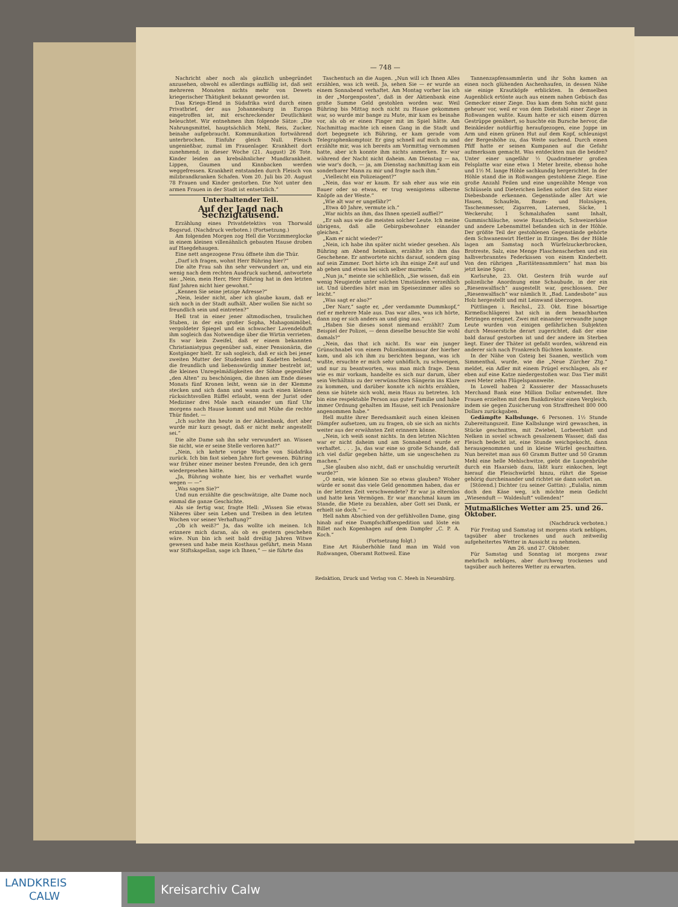— 748 —
Nachricht aber noch als gänzlich unbegründet anzusehen, obwohl es allerdings auffällig ist, daß seit mehreren Monaten nichts mehr von Dewets kriegerischer Thätigkeit bekannt geworden ist.
Das Kriegs-Elend in Südafrika wird durch einen Privatbrief, der aus Johannesburg in Europa eingetroffen ist, mit erschreckender Deutlichkeit beleuchtet. Wir entnehmen ihm folgende Sätze: „Die Nahrungsmittel, hauptsächlich Mehl, Reis, Zucker, beinahe aufgebraucht. Kommunikation fortwährend unterbrochen. Einfuhr gleich Null. Fleisch ungenießbar, zumal im Frauenlager. Krankheit dort zunehmend; in dieser Woche (21. August) 26 Tote. Kinder leiden an krebsähnlicher Mundkrankheit. Lippen, Gaumen und Kinnbacken werden weggefressen. Krankheit entstanden durch Fleisch von milzbrandkranken Schafen. Vom 20. Juli bis 20. August 78 Frauen und Kinder gestorben. Die Not unter den armen Frauen in der Stadt ist entsetzlich.“
Unterhaltender Teil.
Auf der Jagd nach Sechzigtausend.
Erzählung eines Privatdetektivs von Thorwald Bogsrud. (Nachdruck verboten.) (Fortsetzung.)
Am folgenden Morgen zog Hell die Vorzimmerglocke in einem kleinen villenähnlich gebauten Hause droben auf Haegdehaugen.
Eine nett angezogene Frau öffnete ihm die Thür.
„Darf ich fragen, wohnt Herr Bühring hier?“
Die alte Frau sah ihn sehr verwundert an, und ein wenig nach dem rechten Ausdruck suchend, antwortete sie: „Nein, mein Herr, Herr Bühring hat in den letzten fünf Jahren nicht hier gewohnt.“
„Kennen Sie seine jetzige Adresse?“
„Nein, leider nicht, aber ich glaube kaum, daß er sich noch in der Stadt aufhält. Aber wollen Sie nicht so freundlich sein und eintreten?“
Hell trat in einer jener altmodischen, traulichen Stuben, in der ein großer Sopha, Mahagonimöbel, vergoldeter Spiegel und ein schwacher Lavendelduft ihm sogleich das Notwendige über die Wirtin verrieten. Es war kein Zweifel, daß er einem bekannten Christianiatypus gegenüber saß, einer Pensionärin, die Kostgänger hielt. Er sah sogleich, daß er sich bei jener zweiten Mutter der Studenten und Kadetten befand, die freundlich und liebenswürdig immer bestrebt ist, die kleinen Unregelmäßigkeiten der Söhne gegenüber „den Alten“ zu beschönigen, die ihnen am Ende dieses Monats fünf Kronen leiht, wenn sie in der Klemme stecken und sich dann und wann auch einen kleinen rücksichtsvollen Rüffel erlaubt, wenn der Jurist oder Mediziner drei Male nach einander um fünf Uhr morgens nach Hause kommt und mit Mühe die rechte Thür findet. —
„Ich suchte ihn heute in der Aktienbank, dort aber wurde mir kurz gesagt, daß er nicht mehr angestellt sei.“
Die alte Dame sah ihn sehr verwundert an. Wissen Sie nicht, wie er seine Stelle verloren hat?“
„Nein, ich kehrte vorige Woche von Südafrika zurück. Ich bin fast sieben Jahre fort gewesen. Bühring war früher einer meiner besten Freunde, den ich gern wiedergesehen hätte.
„Ja, Bühring wohnte hier, bis er verhaftet wurde wegen — —“
„Was sagen Sie?“
Und nun erzählte die geschwätzige, alte Dame noch einmal die ganze Geschichte.
Als sie fertig war, fragte Hell: „Wissen Sie etwas Näheres über sein Leben und Treiben in den letzten Wochen vor seiner Verhaftung?“
„Ob ich weiß?“ Ja, das wollte ich meinen. Ich erinnere mich daran, als ob es gestern geschehen wäre. Nun bin ich seit bald dreißig Jahren Witwe gewesen und habe mein Kosthaus geführt, mein Mann war Stiftskapellan, sage ich Ihnen,“ — sie führte das
Taschentuch an die Augen. „Nun will ich Ihnen Alles erzählen, was ich weiß. Ja, sehen Sie — er wurde an einem Sonnabend verhaftet. Am Montag vorher las ich in der „Morgenposten“, daß in der Aktienbank eine große Summe Geld gestohlen worden war. Weil Bühring bis Mittag noch nicht zu Hause gekommen war, so wurde mir bange zu Mute, mir kam es beinahe vor, als ob er einen Finger mit im Spiel hätte. Am Nachmittag machte ich einen Gang in die Stadt und dort begegnete ich Bühring, er kam gerade vom Telegraphenkomptoir. Er ging schnell auf mich zu und erzählte mir, was ich bereits am Vormittag vernommen hatte, aber ich konnte ihm nichts anmerken. Er war während der Nacht nicht daheim. Am Dienstag — na, wie war's doch, — ja, am Dienstag nachmittag kam ein sonderbarer Mann zu mir und fragte nach ihm.“
„Vielleicht ein Polizeiagent?“
„Nein, das war er kaum. Er sah eher aus wie ein Bauer oder so etwas, er trug wenigstens silberne Knöpfe an der Weste.“
„Wie alt war er ungefähr?“
„Etwa 40 Jahre, vermute ich.“
„War nichts an ihm, das Ihnen speziell auffiel?“
„Er sah aus wie die meisten solcher Leute. Ich meine übrigens, daß alle Gebirgsbewohner einander gleichen.“
„Kam er nicht wieder?“
„Nein, ich habe ihn später nicht wieder gesehen. Als Bühring am Abend heimkam, erzählte ich ihm das Geschehene. Er antwortete nichts darauf, sondern ging auf sein Zimmer. Dort hörte ich ihn einige Zeit auf und ab gehen und etwas bei sich selber murmeln.“
„Nun ja,“ meinte sie schließlich, „Sie wissen, daß ein wenig Neugierde unter solchen Umständen verzeihlich ist. Und überdies hört man im Speisezimmer alles so leicht.“
„Was sagt er also?“
„Der Narr,“ sagte er, „der verdammte Dummkopf,“ rief er mehrere Male aus. Das war alles, was ich hörte, dann zog er sich anders an und ging aus.“
„Haben Sie dieses sonst niemand erzählt? Zum Beispiel der Polizei, — denn dieselbe besuchte Sie wohl damals?“
„Nein, das that ich nicht. Es war ein junger Grünschnabel von einem Polizeikommissar der hierher kam, und als ich ihm zu berichten begann, was ich wußte, ersuchte er mich sehr unhöflich, zu schweigen, und nur zu beantworten, was man mich frage. Denn wie es mir vorkam, handelte es sich nur darum, über sein Verhältnis zu der verwünschten Sängerin ins Klare zu kommen, und darüber konnte ich nichts erzählen, denn sie hütete sich wohl, mein Haus zu betreten. Ich bin eine respektable Person aus guter Familie und habe immer Ordnung gehalten im Hause, seit ich Pensionäre angenommen habe.“
Hell mußte ihrer Beredsamkeit auch einen kleinen Dämpfer aufsetzen, um zu fragen, ob sie sich an nichts weiter aus der erwähnten Zeit erinnern könne.
„Nein, ich weiß sonst nichts. In den letzten Nächten war er nicht daheim und am Sonnabend wurde er verhaftet. . . . Ja, das war eine so große Schande, daß ich viel dafür gegeben hätte, um sie ungeschehen zu machen.“
„Sie glauben also nicht, daß er unschuldig verurteilt wurde?“
„O nein, wie können Sie so etwas glauben? Woher würde er sonst das viele Geld genommen haben, das er in der letzten Zeit verschwendete? Er war ja elternlos und hatte kein Vermögen. Er war manchmal kaum im Stande, die Miete zu bezahlen, aber Gott sei Dank, er erhielt sie doch.“ —
Hell nahm Abschied von der gefühlvollen Dame, ging hinab auf eine Dampfschiffsexpedition und löste ein Billet nach Kopenhagen auf dem Dampfer „C. P. A. Koch.“
(Fortsetzung folgt.)
Eine Art Räuberhöhle fand man im Wald von Roßwangen, Oberamt Rottweil. Eine
Tannenzapfensammlerin und ihr Sohn kamen an einen noch glühenden Aschenhaufen, in dessen Nähe sie einige Krautköpfe erblickten. In demselben Augenblick ertönte auch aus einem nahen Gebüsch das Gemecker einer Ziege. Das kam dem Sohn nicht ganz geheuer vor, weil er von dem Diebstahl einer Ziege in Roßwangen wußte. Kaum hatte er sich einem dürren Gestrüppe genähert, so huschte ein Bursche hervor, die Beinkleider notdürftig heraufgezogen, eine Joppe im Arm und einen grünen Hut auf dem Kopf, schleunigst der Bergeshöhe zu, das Weite suchend. Durch einen Pfiff hatte er seinen Kumpanen auf die Gefahr aufmerksam gemacht. Was entdeckten nun die beiden? Unter einer ungefähr ½ Quadratmeter großen Felsplatte war eine etwa 1 Meter breite, ebenso hohe und 1½ M. lange Höhle sachkundig hergerichtet. In der Höhle stand die in Roßwangen gestohlene Ziege. Eine große Anzahl Feilen und eine ungezählte Menge von Schlüsseln und Dieterichen ließen sofort den Sitz einer Diebesbande erkennen. Gegenstände aller Art wie Hauen, Schaufeln, Baum- und Holzsägen, Taschenmesser, Zigarren, Laternen, Säcke, 1 Weckeruhr, 1 Schmalzhafen samt Inhalt, Gummischläuche, sowie Rauchfleisch, Schweizerkäse und andere Lebensmittel befanden sich in der Höhle. Der größte Teil der gestohlenen Gegenstände gehörte dem Schwanenwirt Hettler in Erzingen. Bei der Höhle lagen am Samstag noch Würfelzuckerbrocken, Brotreste, Salz, eine Menge Flaschenscherben und ein halbverbranntes Federkissen von einem Kinderbett. Von den rührigen „Raritätensammlern“ hat man bis jetzt keine Spur.
Karlsruhe, 23. Okt. Gestern früh wurde auf polizeiliche Anordnung eine Schaubude, in der ein „Riesenwalfisch“ ausgestellt war, geschlossen. Der „Riesenwalfisch“ war nämlich lt. „Bad. Landesbote“ aus Holz hergestellt und mit Leinwand überzogen.
Püttlingen i. Reichsl., 23. Okt. Eine bösartige Kirmeßschlägerei hat sich in dem benachbarten Betringen ereignet. Zwei mit einander verwandte junge Leute wurden von einigen gefährlichen Subjekten durch Messerstiche derart zugerichtet, daß der eine bald darauf gestorben ist und der andere im Sterben liegt. Einer der Thäter ist gefaßt worden, während ein anderer sich nach Frankreich flüchten konnte.
In der Nähe von Gsteig bei Saanen, westlich vom Simmenthal, wurde, wie die „Neue Zürcher Ztg.“ meldet, ein Adler mit einem Prügel erschlagen, als er eben auf eine Katze niedergestoßen war. Das Tier mißt zwei Meter zehn Flügelspannweite.
In Lowell haben 2 Kassierer der Massachusets Merchand Bank eine Million Dollar entwendet. Ihre Frauen erzielten mit dem Bankdirektor einen Vergleich, indem sie gegen Zusicherung von Straffreiheit 800 000 Dollars zurückgaben.
Gedämpfte Kalbslunge. 6 Personen. 1½ Stunde Zubereitungszeit. Eine Kalbslunge wird gewaschen, in Stücke geschnitten, mit Zwiebel, Lorbeerblatt und Nelken in soviel schwach gesalzenem Wasser, daß das Fleisch bedeckt ist, eine Stunde weichgekocht, dann herausgenommen und in kleine Würfel geschnitten. Nun bereitet man aus 60 Gramm Butter und 50 Gramm Mehl eine helle Mehlschwitze, giebt die Lungenbrühe durch ein Haarsieb dazu, läßt kurz einkochen, legt hierauf die Fleischwürfel hinzu, rührt die Speise gehörig durcheinander und richtet sie dann sofort an.
[Störend.] Dichter (zu seiner Gattin): „Eulalia, nimm doch den Käse weg, ich möchte mein Gedicht „Wiesenduft — Waldesluft“ vollenden!“
Mutmaßliches Wetter am 25. und 26. Oktober.
(Nachdruck verboten.)
Für Freitag und Samstag ist morgens stark nebliges, tagsüber aber trockenes und auch zeitweilig aufgeheitertes Wetter in Aussicht zu nehmen.
Am 26. und 27. Oktober.
Für Samstag und Sonntag ist morgens zwar mehrfach nebliges, aber durchweg trockenes und tagsüber auch heiteres Wetter zu erwarten.
Redaktion, Druck und Verlag von C. Meeh in Neuenbürg.
LANDKREIS
CALW
Kreisarchiv Calw